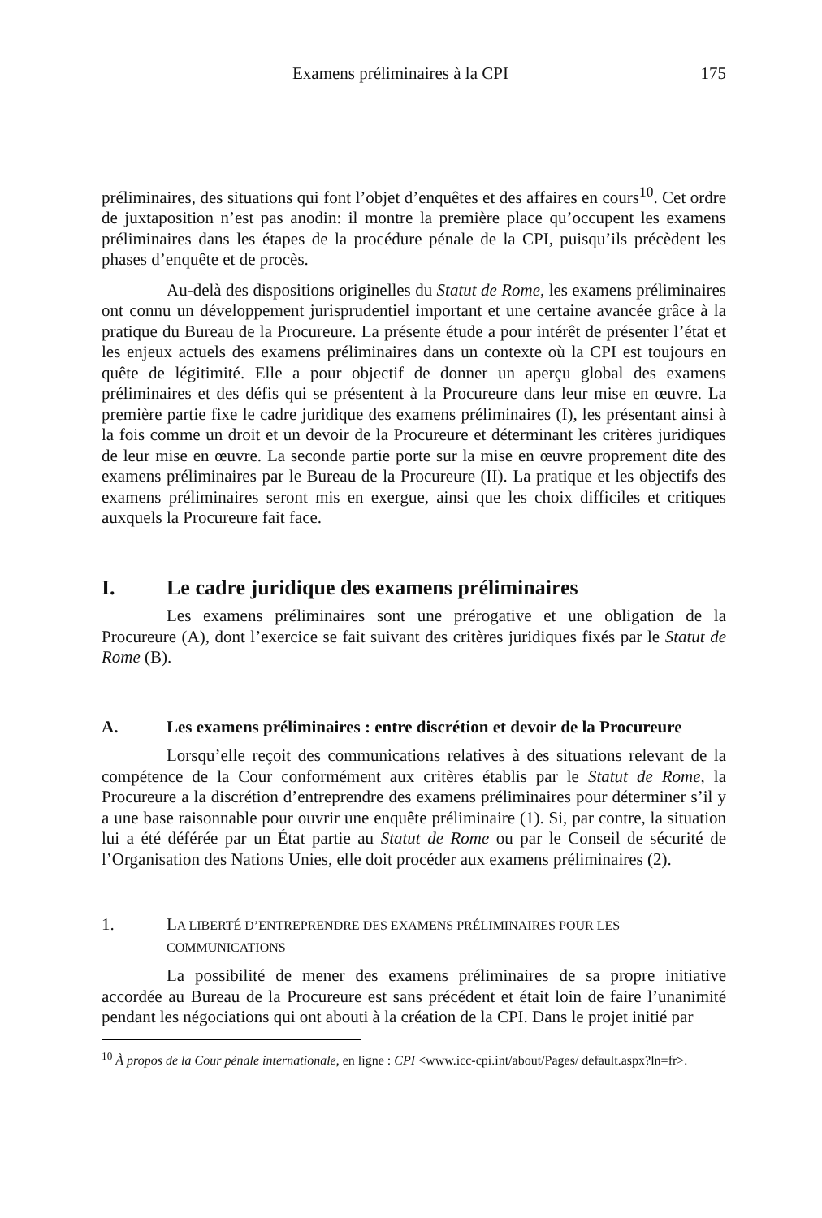Examens préliminaires à la CPI 175
préliminaires, des situations qui font l’objet d’enquêtes et des affaires en cours<sup>10</sup>. Cet ordre de juxtaposition n’est pas anodin: il montre la première place qu’occupent les examens préliminaires dans les étapes de la procédure pénale de la CPI, puisqu’ils précèdent les phases d’enquête et de procès.
Au-delà des dispositions originelles du Statut de Rome, les examens préliminaires ont connu un développement jurisprudentiel important et une certaine avancée grâce à la pratique du Bureau de la Procureure. La présente étude a pour intérêt de présenter l’état et les enjeux actuels des examens préliminaires dans un contexte où la CPI est toujours en quête de légitimité. Elle a pour objectif de donner un aperçu global des examens préliminaires et des défis qui se présentent à la Procureure dans leur mise en œuvre. La première partie fixe le cadre juridique des examens préliminaires (I), les présentant ainsi à la fois comme un droit et un devoir de la Procureure et déterminant les critères juridiques de leur mise en œuvre. La seconde partie porte sur la mise en œuvre proprement dite des examens préliminaires par le Bureau de la Procureure (II). La pratique et les objectifs des examens préliminaires seront mis en exergue, ainsi que les choix difficiles et critiques auxquels la Procureure fait face.
I. Le cadre juridique des examens préliminaires
Les examens préliminaires sont une prérogative et une obligation de la Procureure (A), dont l’exercice se fait suivant des critères juridiques fixés par le Statut de Rome (B).
A. Les examens préliminaires : entre discrétion et devoir de la Procureure
Lorsqu’elle reçoit des communications relatives à des situations relevant de la compétence de la Cour conformément aux critères établis par le Statut de Rome, la Procureure a la discrétion d’entreprendre des examens préliminaires pour déterminer s’il y a une base raisonnable pour ouvrir une enquête préliminaire (1). Si, par contre, la situation lui a été déférée par un État partie au Statut de Rome ou par le Conseil de sécurité de l’Organisation des Nations Unies, elle doit procéder aux examens préliminaires (2).
1. LA LIBERTÉ D’ENTREPRENDRE DES EXAMENS PRÉLIMINAIRES POUR LES COMMUNICATIONS
La possibilité de mener des examens préliminaires de sa propre initiative accordée au Bureau de la Procureure est sans précédent et était loin de faire l’unanimité pendant les négociations qui ont abouti à la création de la CPI. Dans le projet initié par
<sup>10</sup> À propos de la Cour pénale internationale, en ligne : CPI <www.icc-cpi.int/about/Pages/ default.aspx?ln=fr>.